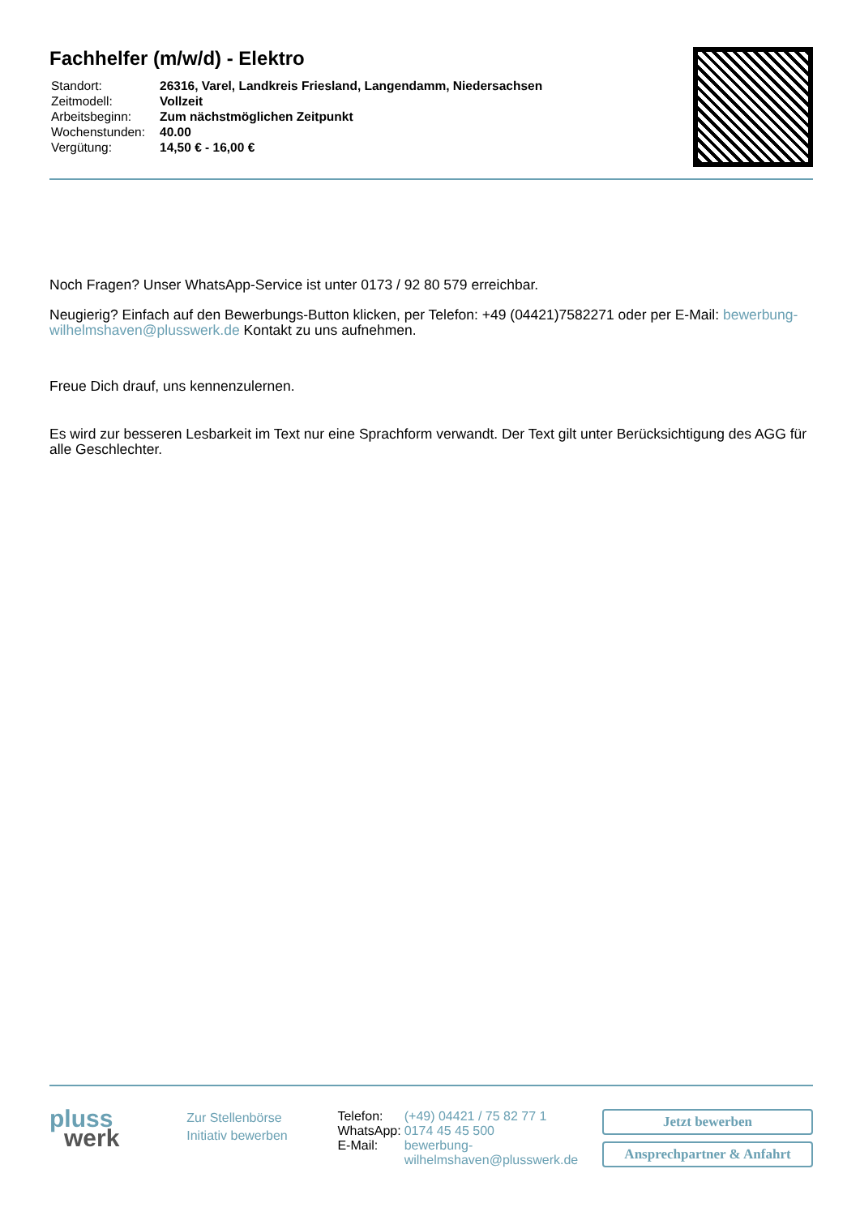Fachhelfer (m/w/d) - Elektro
| Standort: | 26316, Varel, Landkreis Friesland, Langendamm, Niedersachsen |
| Zeitmodell: | Vollzeit |
| Arbeitsbeginn: | Zum nächstmöglichen Zeitpunkt |
| Wochenstunden: | 40.00 |
| Vergütung: | 14,50 € - 16,00 € |
Noch Fragen? Unser WhatsApp-Service ist unter 0173 / 92 80 579 erreichbar.
Neugierig? Einfach auf den Bewerbungs-Button klicken, per Telefon: +49 (04421)7582271 oder per E-Mail: bewerbung-wilhelmshaven@plusswerk.de Kontakt zu uns aufnehmen.
Freue Dich drauf, uns kennenzulernen.
Es wird zur besseren Lesbarkeit im Text nur eine Sprachform verwandt. Der Text gilt unter Berücksichtigung des AGG für alle Geschlechter.
pluss
werk
Zur Stellenbörse
Initiativ bewerben
| Telefon: | (+49) 04421 / 75 82 77 1 |
| WhatsApp: | 0174 45 45 500 |
| E-Mail: | bewerbung- wilhelmshaven@plusswerk.de |
Jetzt bewerben
Ansprechpartner & Anfahrt